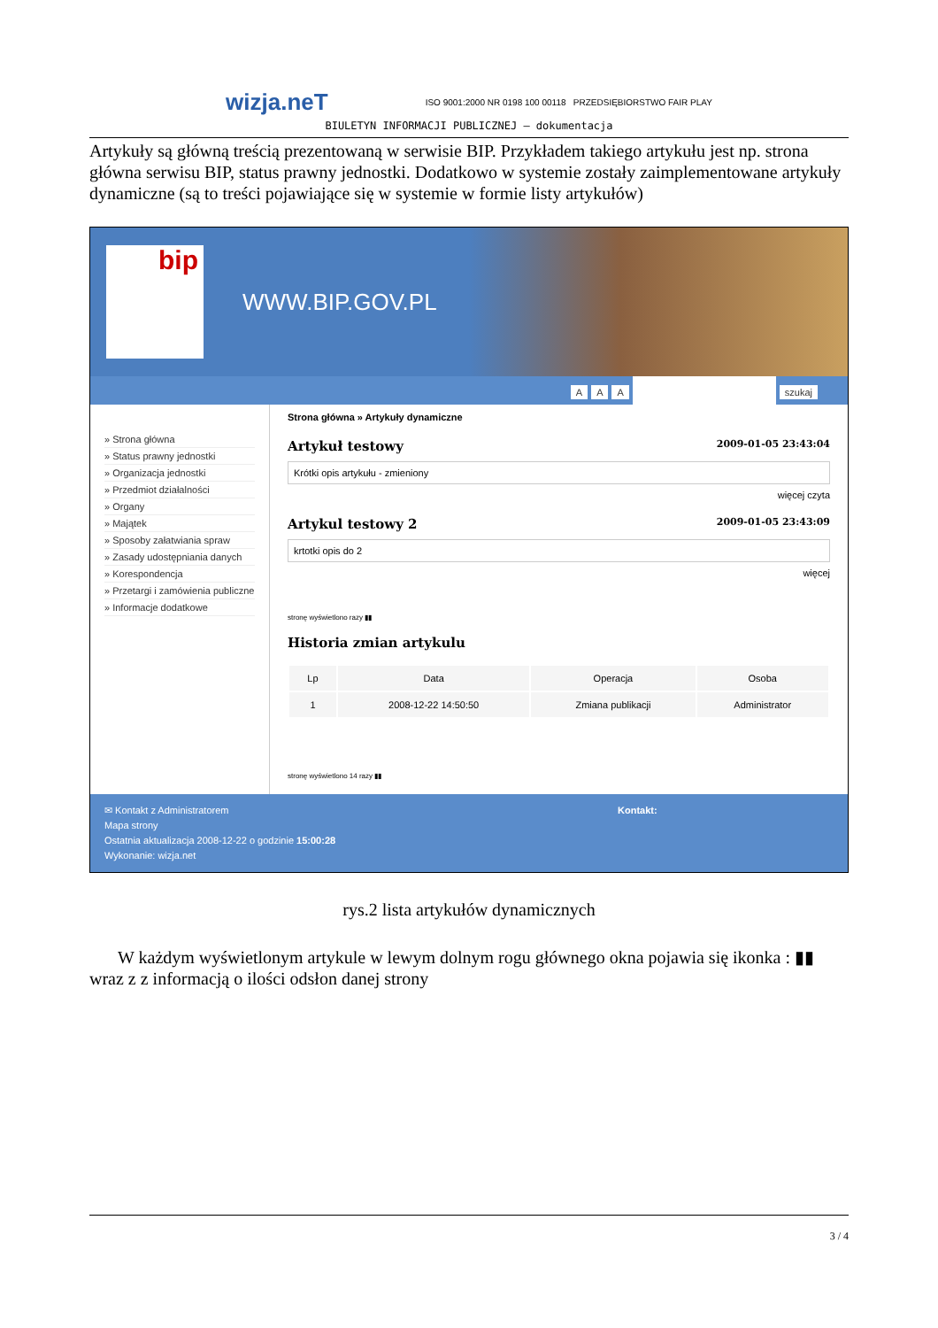wizja.neT ISO 9001:2000 NR 0198 100 00118 PRZEDSIĘBIORSTWO FAIR PLAY
BIULETYN INFORMACJI PUBLICZNEJ – dokumentacja
Artykuły są główną treścią prezentowaną w serwisie BIP. Przykładem takiego artykułu jest np. strona główna serwisu BIP, status prawny jednostki. Dodatkowo w systemie zostały zaimplementowane artykuły dynamiczne (są to treści pojawiające się w systemie w formie listy artykułów)
bip
WWW.BIP.GOV.PL
AAA szukaj
» Strona główna
» Status prawny jednostki
» Organizacja jednostki
» Przedmiot działalności
» Organy
» Majątek
» Sposoby załatwiania spraw
» Zasady udostępniania danych
» Korespondencja
» Przetargi i zamówienia publiczne
» Informacje dodatkowe
Strona główna » Artykuły dynamiczne
Artykuł testowy 2009-01-05 23:43:04
Krótki opis artykułu - zmieniony
więcej czyta
Artykul testowy 2 2009-01-05 23:43:09
krtotki opis do 2
więcej
stronę wyświetlono razy ▮▮
Historia zmian artykulu
| Lp | Data | Operacja | Osoba |
| --- | --- | --- | --- |
| 1 | 2008-12-22 14:50:50 | Zmiana publikacji | Administrator |
stronę wyświetlono 14 razy ▮▮
✉ Kontakt z Administratorem
Mapa strony
Ostatnia aktualizacja 2008-12-22 o godzinie 15:00:28
Wykonanie: wizja.net
Kontakt:
rys.2 lista artykułów dynamicznych
W każdym wyświetlonym artykule w lewym dolnym rogu głównego okna pojawia się ikonka : ▮▮ wraz z z informacją o ilości odsłon danej strony
3 / 4